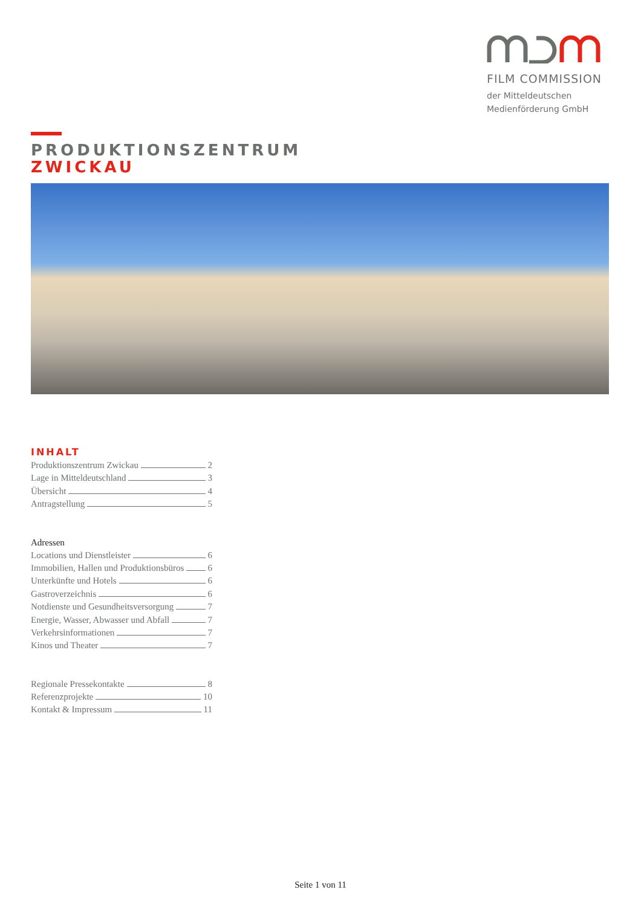FILM COMMISSION
der Mitteldeutschen
Medienförderung GmbH
PRODUKTIONSZENTRUM
ZWICKAU
INHALT
Produktionszentrum Zwickau 2
Lage in Mitteldeutschland 3
Übersicht 4
Antragstellung 5
Adressen
Locations und Dienstleister 6
Immobilien, Hallen und Produktionsbüros 6
Unterkünfte und Hotels 6
Gastroverzeichnis 6
Notdienste und Gesundheitsversorgung 7
Energie, Wasser, Abwasser und Abfall 7
Verkehrsinformationen 7
Kinos und Theater 7
Regionale Pressekontakte 8
Referenzprojekte 10
Kontakt & Impressum 11
Seite 1 von 11